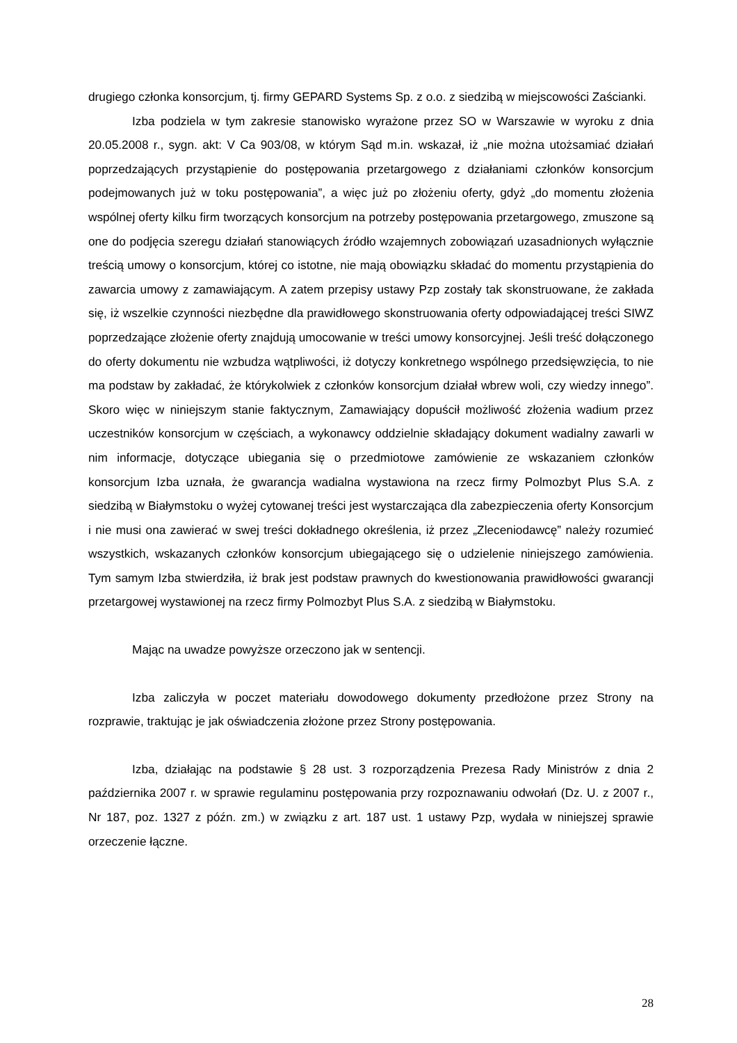drugiego członka konsorcjum, tj. firmy GEPARD Systems Sp. z o.o. z siedzibą w miejscowości Zaścianki.
Izba podziela w tym zakresie stanowisko wyrażone przez SO w Warszawie w wyroku z dnia 20.05.2008 r., sygn. akt: V Ca 903/08, w którym Sąd m.in. wskazał, iż „nie można utożsamiać działań poprzedzających przystąpienie do postępowania przetargowego z działaniami członków konsorcjum podejmowanych już w toku postępowania”, a więc już po złożeniu oferty, gdyż „do momentu złożenia wspólnej oferty kilku firm tworzących konsorcjum na potrzeby postępowania przetargowego, zmuszone są one do podjęcia szeregu działań stanowiących źródło wzajemnych zobowiązań uzasadnionych wyłącznie treścią umowy o konsorcjum, której co istotne, nie mają obowiązku składać do momentu przystąpienia do zawarcia umowy z zamawiającym. A zatem przepisy ustawy Pzp zostały tak skonstruowane, że zakłada się, iż wszelkie czynności niezbędne dla prawidłowego skonstruowania oferty odpowiadającej treści SIWZ poprzedzające złożenie oferty znajdują umocowanie w treści umowy konsorcyjnej. Jeśli treść dołączonego do oferty dokumentu nie wzbudza wątpliwości, iż dotyczy konkretnego wspólnego przedsięwzięcia, to nie ma podstaw by zakładać, że którykolwiek z członków konsorcjum działał wbrew woli, czy wiedzy innego”. Skoro więc w niniejszym stanie faktycznym, Zamawiający dopuścił możliwość złożenia wadium przez uczestników konsorcjum w częściach, a wykonawcy oddzielnie składający dokument wadialny zawarli w nim informacje, dotyczące ubiegania się o przedmiotowe zamówienie ze wskazaniem członków konsorcjum Izba uznała, że gwarancja wadialna wystawiona na rzecz firmy Polmozbyt Plus S.A. z siedzibą w Białymstoku o wyżej cytowanej treści jest wystarczająca dla zabezpieczenia oferty Konsorcjum i nie musi ona zawierać w swej treści dokładnego określenia, iż przez „Zleceniodawcę” należy rozumieć wszystkich, wskazanych członków konsorcjum ubiegającego się o udzielenie niniejszego zamówienia. Tym samym Izba stwierdziła, iż brak jest podstaw prawnych do kwestionowania prawidłowości gwarancji przetargowej wystawionej na rzecz firmy Polmozbyt Plus S.A. z siedzibą w Białymstoku.
Mając na uwadze powyższe orzeczono jak w sentencji.
Izba zaliczyła w poczet materiału dowodowego dokumenty przedłożone przez Strony na rozprawie, traktując je jak oświadczenia złożone przez Strony postępowania.
Izba, działając na podstawie § 28 ust. 3 rozporządzenia Prezesa Rady Ministrów z dnia 2 października 2007 r. w sprawie regulaminu postępowania przy rozpoznawaniu odwołań (Dz. U. z 2007 r., Nr 187, poz. 1327 z późn. zm.) w związku z art. 187 ust. 1 ustawy Pzp, wydała w niniejszej sprawie orzeczenie łączne.
28